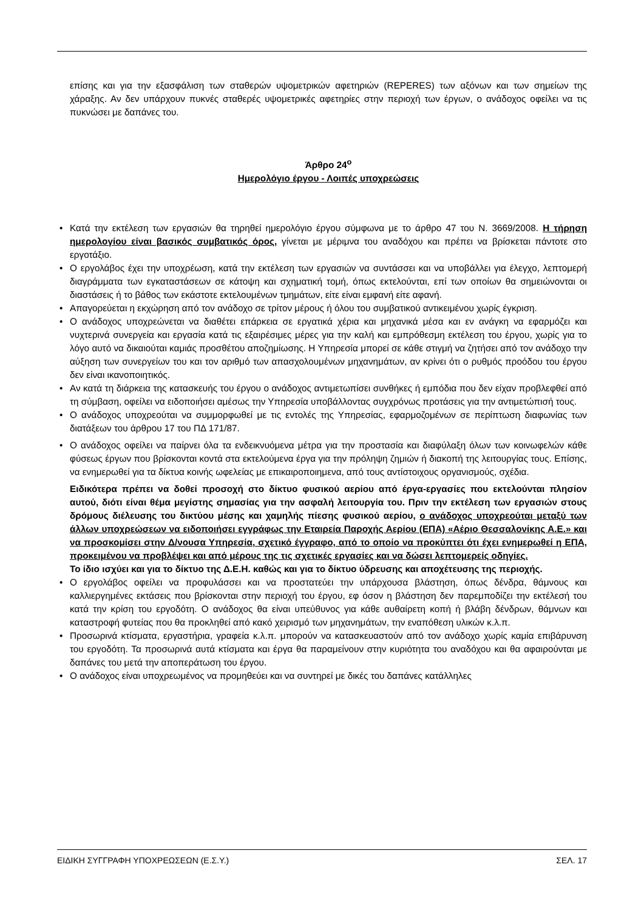επίσης και για την εξασφάλιση των σταθερών υψομετρικών αφετηριών (REPERES) των αξόνων και των σημείων της χάραξης. Αν δεν υπάρχουν πυκνές σταθερές υψομετρικές αφετηρίες στην περιοχή των έργων, ο ανάδοχος οφείλει να τις πυκνώσει με δαπάνες του.
Άρθρο 24<sup>ο</sup>
Ημερολόγιο έργου - Λοιπές υποχρεώσεις
• Κατά την εκτέλεση των εργασιών θα τηρηθεί ημερολόγιο έργου σύμφωνα με το άρθρο 47 του Ν. 3669/2008. Η τήρηση ημερολογίου είναι βασικός συμβατικός όρος, γίνεται με μέριμνα του αναδόχου και πρέπει να βρίσκεται πάντοτε στο εργοτάξιο.
• Ο εργολάβος έχει την υποχρέωση, κατά την εκτέλεση των εργασιών να συντάσσει και να υποβάλλει για έλεγχο, λεπτομερή διαγράμματα των εγκαταστάσεων σε κάτοψη και σχηματική τομή, όπως εκτελούνται, επί των οποίων θα σημειώνονται οι διαστάσεις ή το βάθος των εκάστοτε εκτελουμένων τμημάτων, είτε είναι εμφανή είτε αφανή.
• Απαγορεύεται η εκχώρηση από τον ανάδοχο σε τρίτον μέρους ή όλου του συμβατικού αντικειμένου χωρίς έγκριση.
• Ο ανάδοχος υποχρεώνεται να διαθέτει επάρκεια σε εργατικά χέρια και μηχανικά μέσα και εν ανάγκη να εφαρμόζει και νυχτερινά συνεργεία και εργασία κατά τις εξαιρέσιμες μέρες για την καλή και εμπρόθεσμη εκτέλεση του έργου, χωρίς για το λόγο αυτό να δικαιούται καμιάς προσθέτου αποζημίωσης. Η Υπηρεσία μπορεί σε κάθε στιγμή να ζητήσει από τον ανάδοχο την αύξηση των συνεργείων του και τον αριθμό των απασχολουμένων μηχανημάτων, αν κρίνει ότι ο ρυθμός προόδου του έργου δεν είναι ικανοποιητικός.
• Αν κατά τη διάρκεια της κατασκευής του έργου ο ανάδοχος αντιμετωπίσει συνθήκες ή εμπόδια που δεν είχαν προβλεφθεί από τη σύμβαση, οφείλει να ειδοποιήσει αμέσως την Υπηρεσία υποβάλλοντας συγχρόνως προτάσεις για την αντιμετώπισή τους.
• Ο ανάδοχος υποχρεούται να συμμορφωθεί με τις εντολές της Υπηρεσίας, εφαρμοζομένων σε περίπτωση διαφωνίας των διατάξεων του άρθρου 17 του ΠΔ 171/87.
• Ο ανάδοχος οφείλει να παίρνει όλα τα ενδεικνυόμενα μέτρα για την προστασία και διαφύλαξη όλων των κοινωφελών κάθε φύσεως έργων που βρίσκονται κοντά στα εκτελούμενα έργα για την πρόληψη ζημιών ή διακοπή της λειτουργίας τους. Επίσης, να ενημερωθεί για τα δίκτυα κοινής ωφελείας με επικαιροποιημενα, από τους αντίστοιχους οργανισμούς, σχέδια.
Ειδικότερα πρέπει να δοθεί προσοχή στο δίκτυο φυσικού αερίου από έργα-εργασίες που εκτελούνται πλησίον αυτού, διότι είναι θέμα μεγίστης σημασίας για την ασφαλή λειτουργία του. Πριν την εκτέλεση των εργασιών στους δρόμους διέλευσης του δικτύου μέσης και χαμηλής πίεσης φυσικού αερίου, ο ανάδοχος υποχρεούται μεταξύ των άλλων υποχρεώσεων να ειδοποιήσει εγγράφως την Εταιρεία Παροχής Αερίου (ΕΠΑ) «Αέριο Θεσσαλονίκης Α.Ε.» και να προσκομίσει στην Δ/νουσα Υπηρεσία, σχετικό έγγραφο, από το οποίο να προκύπτει ότι έχει ενημερωθεί η ΕΠΑ, προκειμένου να προβλέψει και από μέρους της τις σχετικές εργασίες και να δώσει λεπτομερείς οδηγίες.
Το ίδιο ισχύει και για το δίκτυο της Δ.Ε.Η. καθώς και για το δίκτυο ύδρευσης και αποχέτευσης της περιοχής.
• Ο εργολάβος οφείλει να προφυλάσσει και να προστατεύει την υπάρχουσα βλάστηση, όπως δένδρα, θάμνους και καλλιεργημένες εκτάσεις που βρίσκονται στην περιοχή του έργου, εφ όσον η βλάστηση δεν παρεμποδίζει την εκτέλεσή του κατά την κρίση του εργοδότη. Ο ανάδοχος θα είναι υπεύθυνος για κάθε αυθαίρετη κοπή ή βλάβη δένδρων, θάμνων και καταστροφή φυτείας που θα προκληθεί από κακό χειρισμό των μηχανημάτων, την εναπόθεση υλικών κ.λ.π.
• Προσωρινά κτίσματα, εργαστήρια, γραφεία κ.λ.π. μπορούν να κατασκευαστούν από τον ανάδοχο χωρίς καμία επιβάρυνση του εργοδότη. Τα προσωρινά αυτά κτίσματα και έργα θα παραμείνουν στην κυριότητα του αναδόχου και θα αφαιρούνται με δαπάνες του μετά την αποπεράτωση του έργου.
• Ο ανάδοχος είναι υποχρεωμένος να προμηθεύει και να συντηρεί με δικές του δαπάνες κατάλληλες
ΕΙΔΙΚΗ ΣΥΓΓΡΑΦΗ ΥΠΟΧΡΕΩΣΕΩΝ (Ε.Σ.Υ.) ΣΕΛ. 17